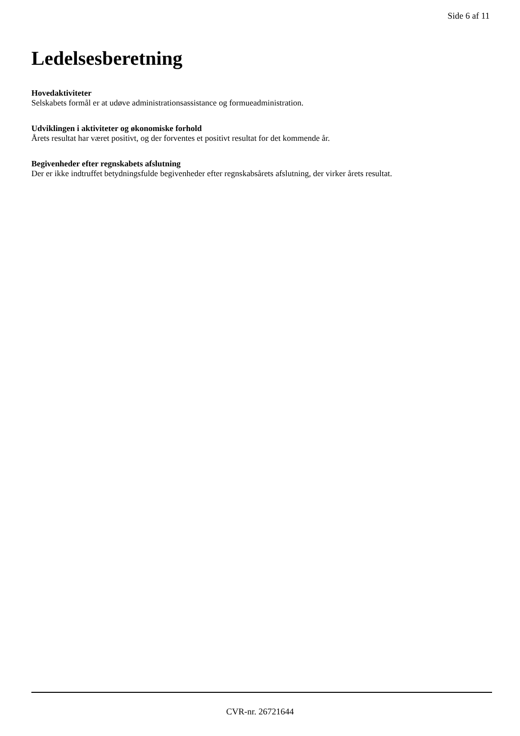Side 6 af 11
Ledelsesberetning
Hovedaktiviteter
Selskabets formål er at udøve administrationsassistance og formueadministration.
Udviklingen i aktiviteter og økonomiske forhold
Årets resultat har været positivt, og der forventes et positivt resultat for det kommende år.
Begivenheder efter regnskabets afslutning
Der er ikke indtruffet betydningsfulde begivenheder efter regnskabsårets afslutning, der virker årets resultat.
CVR-nr. 26721644